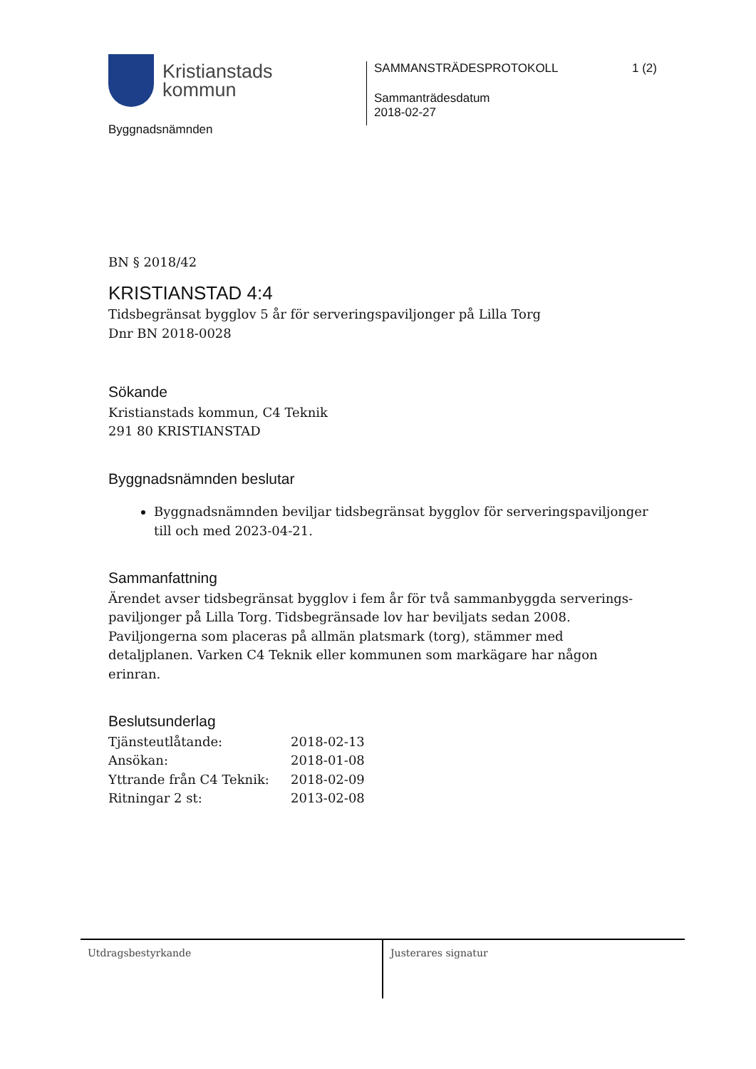Kristianstads
kommun
Byggnadsnämnden
SAMMANSTRÄDESPROTOKOLL 1 (2)
Sammanträdesdatum
2018-02-27
BN § 2018/42
KRISTIANSTAD 4:4
Tidsbegränsat bygglov 5 år för serveringspaviljonger på Lilla Torg
Dnr BN 2018-0028
Sökande
Kristianstads kommun, C4 Teknik
291 80 KRISTIANSTAD
Byggnadsnämnden beslutar
Byggnadsnämnden beviljar tidsbegränsat bygglov för serveringspaviljonger till och med 2023-04-21.
Sammanfattning
Ärendet avser tidsbegränsat bygglov i fem år för två sammanbyggda serverings-paviljonger på Lilla Torg. Tidsbegränsade lov har beviljats sedan 2008. Paviljongerna som placeras på allmän platsmark (torg), stämmer med detaljplanen. Varken C4 Teknik eller kommunen som markägare har någon erinran.
Beslutsunderlag
| Tjänsteutlåtande: | 2018-02-13 |
| Ansökan: | 2018-01-08 |
| Yttrande från C4 Teknik: | 2018-02-09 |
| Ritningar 2 st: | 2013-02-08 |
Utdragsbestyrkande Justerares signatur